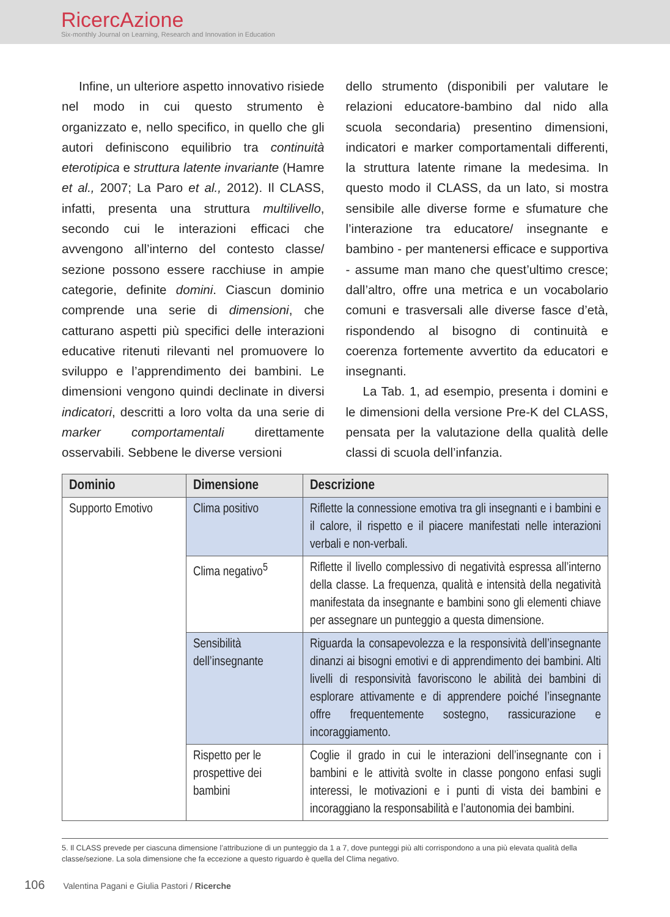RicercAzione
Six-monthly Journal on Learning, Research and Innovation in Education
Infine, un ulteriore aspetto innovativo risiede nel modo in cui questo strumento è organizzato e, nello specifico, in quello che gli autori definiscono equilibrio tra continuità eterotipica e struttura latente invariante (Hamre et al., 2007; La Paro et al., 2012). Il CLASS, infatti, presenta una struttura multilivello, secondo cui le interazioni efficaci che avvengono all’interno del contesto classe/ sezione possono essere racchiuse in ampie categorie, definite domini. Ciascun dominio comprende una serie di dimensioni, che catturano aspetti più specifici delle interazioni educative ritenuti rilevanti nel promuovere lo sviluppo e l’apprendimento dei bambini. Le dimensioni vengono quindi declinate in diversi indicatori, descritti a loro volta da una serie di marker comportamentali direttamente osservabili. Sebbene le diverse versioni
dello strumento (disponibili per valutare le relazioni educatore-bambino dal nido alla scuola secondaria) presentino dimensioni, indicatori e marker comportamentali differenti, la struttura latente rimane la medesima. In questo modo il CLASS, da un lato, si mostra sensibile alle diverse forme e sfumature che l’interazione tra educatore/ insegnante e bambino - per mantenersi efficace e supportiva - assume man mano che quest’ultimo cresce; dall’altro, offre una metrica e un vocabolario comuni e trasversali alle diverse fasce d’età, rispondendo al bisogno di continuità e coerenza fortemente avvertito da educatori e insegnanti.
La Tab. 1, ad esempio, presenta i domini e le dimensioni della versione Pre-K del CLASS, pensata per la valutazione della qualità delle classi di scuola dell’infanzia.
| Dominio | Dimensione | Descrizione |
| --- | --- | --- |
| Supporto Emotivo | Clima positivo | Riflette la connessione emotiva tra gli insegnanti e i bambini e il calore, il rispetto e il piacere manifestati nelle interazioni verbali e non-verbali. |
| | Clima negativo<sup>5</sup> | Riflette il livello complessivo di negatività espressa all’interno della classe. La frequenza, qualità e intensità della negatività manifestata da insegnante e bambini sono gli elementi chiave per assegnare un punteggio a questa dimensione. |
| | Sensibilità dell’insegnante | Riguarda la consapevolezza e la responsività dell’insegnante dinanzi ai bisogni emotivi e di apprendimento dei bambini. Alti livelli di responsività favoriscono le abilità dei bambini di esplorare attivamente e di apprendere poiché l’insegnante offre frequentemente sostegno, rassicurazione e incoraggiamento. |
| | Rispetto per le prospettive dei bambini | Coglie il grado in cui le interazioni dell’insegnante con i bambini e le attività svolte in classe pongono enfasi sugli interessi, le motivazioni e i punti di vista dei bambini e incoraggiano la responsabilità e l’autonomia dei bambini. |
5. Il CLASS prevede per ciascuna dimensione l’attribuzione di un punteggio da 1 a 7, dove punteggi più alti corrispondono a una più elevata qualità della classe/sezione. La sola dimensione che fa eccezione a questo riguardo è quella del Clima negativo.
106 Valentina Pagani e Giulia Pastori / Ricerche